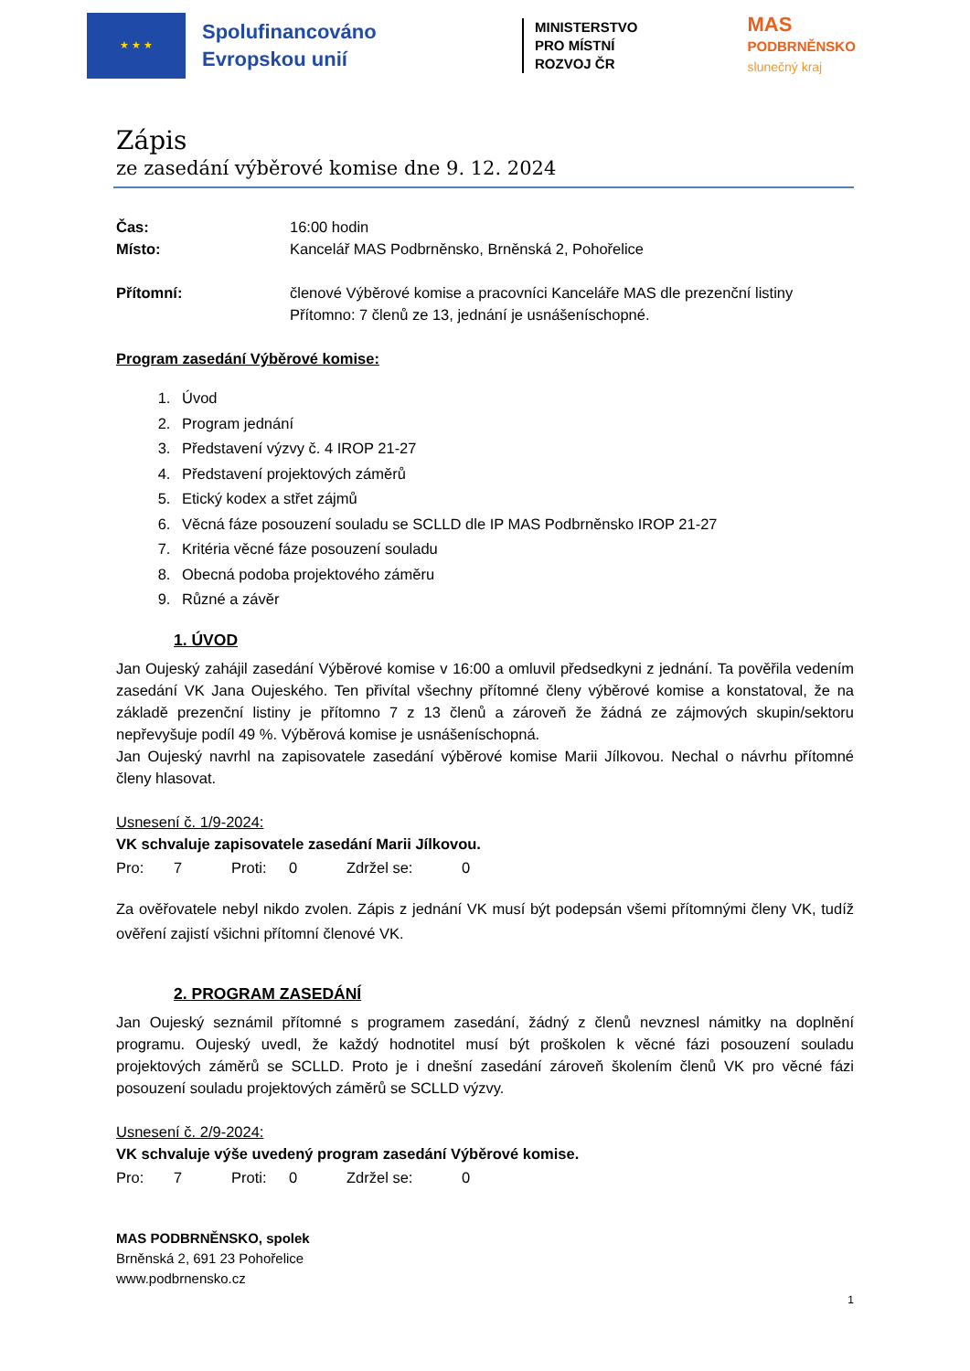★ ★ ★
Spolufinancováno Evropskou unií
MINISTERSTVO
PRO MÍSTNÍ
ROZVOJ ČR
MAS
PODBRNĚNSKO
slunečný kraj
Zápis
ze zasedání výběrové komise dne 9. 12. 2024
Čas: 16:00 hodin
Místo: Kancelář MAS Podbrněnsko, Brněnská 2, Pohořelice
Přítomní: členové Výběrové komise a pracovníci Kanceláře MAS dle prezenční listiny
Přítomno: 7 členů ze 13, jednání je usnášeníschopné.
Program zasedání Výběrové komise:
1. Úvod
2. Program jednání
3. Představení výzvy č. 4 IROP 21-27
4. Představení projektových záměrů
5. Etický kodex a střet zájmů
6. Věcná fáze posouzení souladu se SCLLD dle IP MAS Podbrněnsko IROP 21-27
7. Kritéria věcné fáze posouzení souladu
8. Obecná podoba projektového záměru
9. Různé a závěr
1. ÚVOD
Jan Oujeský zahájil zasedání Výběrové komise v 16:00 a omluvil předsedkyni z jednání. Ta pověřila vedením zasedání VK Jana Oujeského. Ten přivítal všechny přítomné členy výběrové komise a konstatoval, že na základě prezenční listiny je přítomno 7 z 13 členů a zároveň že žádná ze zájmových skupin/sektoru nepřevyšuje podíl 49 %. Výběrová komise je usnášeníschopná.
Jan Oujeský navrhl na zapisovatele zasedání výběrové komise Marii Jílkovou. Nechal o návrhu přítomné členy hlasovat.
Usnesení č. 1/9-2024:
VK schvaluje zapisovatele zasedání Marii Jílkovou.
Pro: 7 Proti: 0 Zdržel se: 0
Za ověřovatele nebyl nikdo zvolen. Zápis z jednání VK musí být podepsán všemi přítomnými členy VK, tudíž ověření zajistí všichni přítomní členové VK.
2. PROGRAM ZASEDÁNÍ
Jan Oujeský seznámil přítomné s programem zasedání, žádný z členů nevznesl námitky na doplnění programu. Oujeský uvedl, že každý hodnotitel musí být proškolen k věcné fázi posouzení souladu projektových záměrů se SCLLD. Proto je i dnešní zasedání zároveň školením členů VK pro věcné fázi posouzení souladu projektových záměrů se SCLLD výzvy.
Usnesení č. 2/9-2024:
VK schvaluje výše uvedený program zasedání Výběrové komise.
Pro: 7 Proti: 0 Zdržel se: 0
MAS PODBRNĚNSKO, spolek
Brněnská 2, 691 23 Pohořelice
www.podbrnensko.cz
1